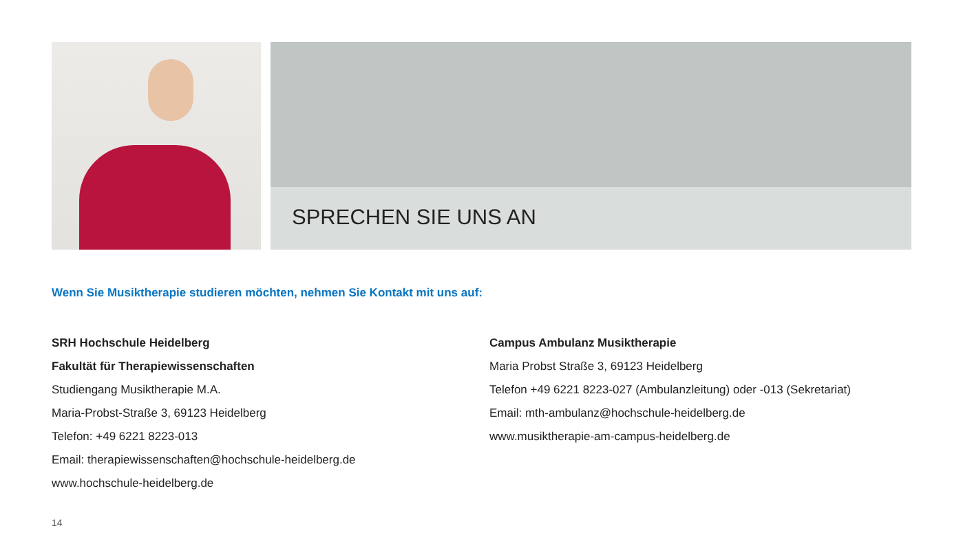SPRECHEN SIE UNS AN
Wenn Sie Musiktherapie studieren möchten, nehmen Sie Kontakt mit uns auf:
SRH Hochschule Heidelberg
Fakultät für Therapiewissenschaften
Studiengang Musiktherapie M.A.
Maria-Probst-Straße 3, 69123 Heidelberg
Telefon: +49 6221 8223-013
Email: therapiewissenschaften@hochschule-heidelberg.de
www.hochschule-heidelberg.de
Campus Ambulanz Musiktherapie
Maria Probst Straße 3, 69123 Heidelberg
Telefon +49 6221 8223-027 (Ambulanzleitung) oder -013 (Sekretariat)
Email: mth-ambulanz@hochschule-heidelberg.de
www.musiktherapie-am-campus-heidelberg.de
14